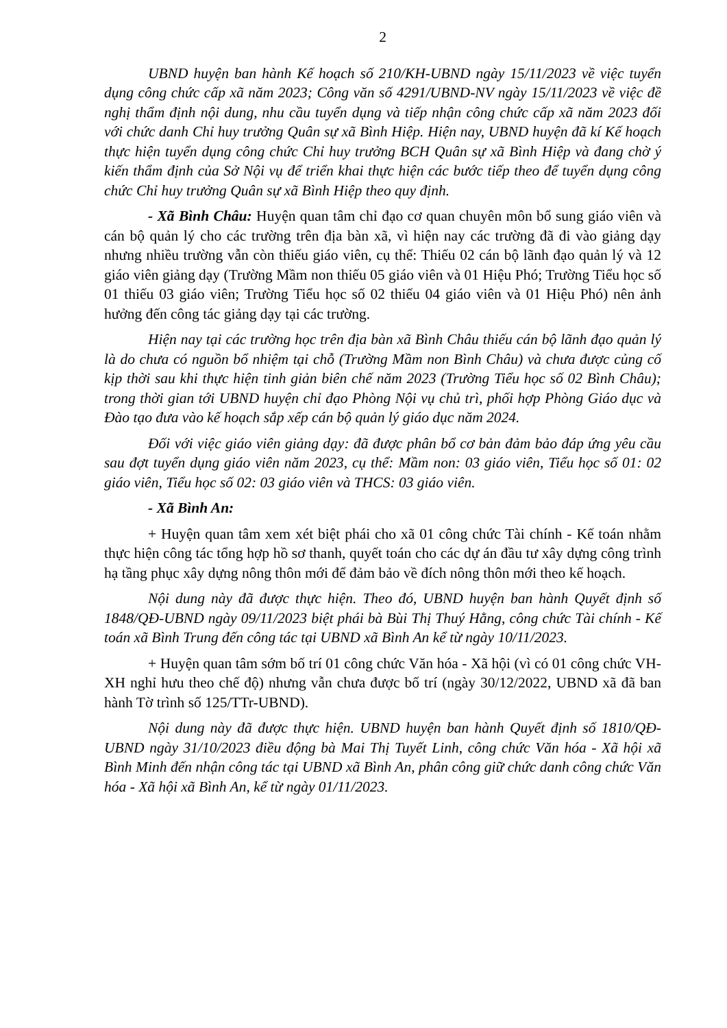2
UBND huyện ban hành Kế hoạch số 210/KH-UBND ngày 15/11/2023 về việc tuyển dụng công chức cấp xã năm 2023; Công văn số 4291/UBND-NV ngày 15/11/2023 về việc đề nghị thẩm định nội dung, nhu cầu tuyển dụng và tiếp nhận công chức cấp xã năm 2023 đối với chức danh Chỉ huy trưởng Quân sự xã Bình Hiệp. Hiện nay, UBND huyện đã kí Kế hoạch thực hiện tuyển dụng công chức Chỉ huy trưởng BCH Quân sự xã Bình Hiệp và đang chờ ý kiến thẩm định của Sở Nội vụ để triển khai thực hiện các bước tiếp theo để tuyển dụng công chức Chỉ huy trưởng Quân sự xã Bình Hiệp theo quy định.
- Xã Bình Châu: Huyện quan tâm chỉ đạo cơ quan chuyên môn bổ sung giáo viên và cán bộ quản lý cho các trường trên địa bàn xã, vì hiện nay các trường đã đi vào giảng dạy nhưng nhiều trường vẫn còn thiếu giáo viên, cụ thể: Thiếu 02 cán bộ lãnh đạo quản lý và 12 giáo viên giảng dạy (Trường Mầm non thiếu 05 giáo viên và 01 Hiệu Phó; Trường Tiểu học số 01 thiếu 03 giáo viên; Trường Tiểu học số 02 thiếu 04 giáo viên và 01 Hiệu Phó) nên ảnh hưởng đến công tác giảng dạy tại các trường.
Hiện nay tại các trường học trên địa bàn xã Bình Châu thiếu cán bộ lãnh đạo quản lý là do chưa có nguồn bổ nhiệm tại chỗ (Trường Mầm non Bình Châu) và chưa được củng cố kịp thời sau khi thực hiện tinh giản biên chế năm 2023 (Trường Tiểu học số 02 Bình Châu); trong thời gian tới UBND huyện chỉ đạo Phòng Nội vụ chủ trì, phối hợp Phòng Giáo dục và Đào tạo đưa vào kế hoạch sắp xếp cán bộ quản lý giáo dục năm 2024.
Đối với việc giáo viên giảng dạy: đã được phân bổ cơ bản đảm bảo đáp ứng yêu cầu sau đợt tuyển dụng giáo viên năm 2023, cụ thể: Mầm non: 03 giáo viên, Tiểu học số 01: 02 giáo viên, Tiểu học số 02: 03 giáo viên và THCS: 03 giáo viên.
- Xã Bình An:
+ Huyện quan tâm xem xét biệt phái cho xã 01 công chức Tài chính - Kế toán nhằm thực hiện công tác tổng hợp hồ sơ thanh, quyết toán cho các dự án đầu tư xây dựng công trình hạ tầng phục xây dựng nông thôn mới để đảm bảo về đích nông thôn mới theo kế hoạch.
Nội dung này đã được thực hiện. Theo đó, UBND huyện ban hành Quyết định số 1848/QĐ-UBND ngày 09/11/2023 biệt phái bà Bùi Thị Thuý Hằng, công chức Tài chính - Kế toán xã Bình Trung đến công tác tại UBND xã Bình An kể từ ngày 10/11/2023.
+ Huyện quan tâm sớm bố trí 01 công chức Văn hóa - Xã hội (vì có 01 công chức VH-XH nghỉ hưu theo chế độ) nhưng vẫn chưa được bố trí (ngày 30/12/2022, UBND xã đã ban hành Tờ trình số 125/TTr-UBND).
Nội dung này đã được thực hiện. UBND huyện ban hành Quyết định số 1810/QĐ-UBND ngày 31/10/2023 điều động bà Mai Thị Tuyết Linh, công chức Văn hóa - Xã hội xã Bình Minh đến nhận công tác tại UBND xã Bình An, phân công giữ chức danh công chức Văn hóa - Xã hội xã Bình An, kể từ ngày 01/11/2023.